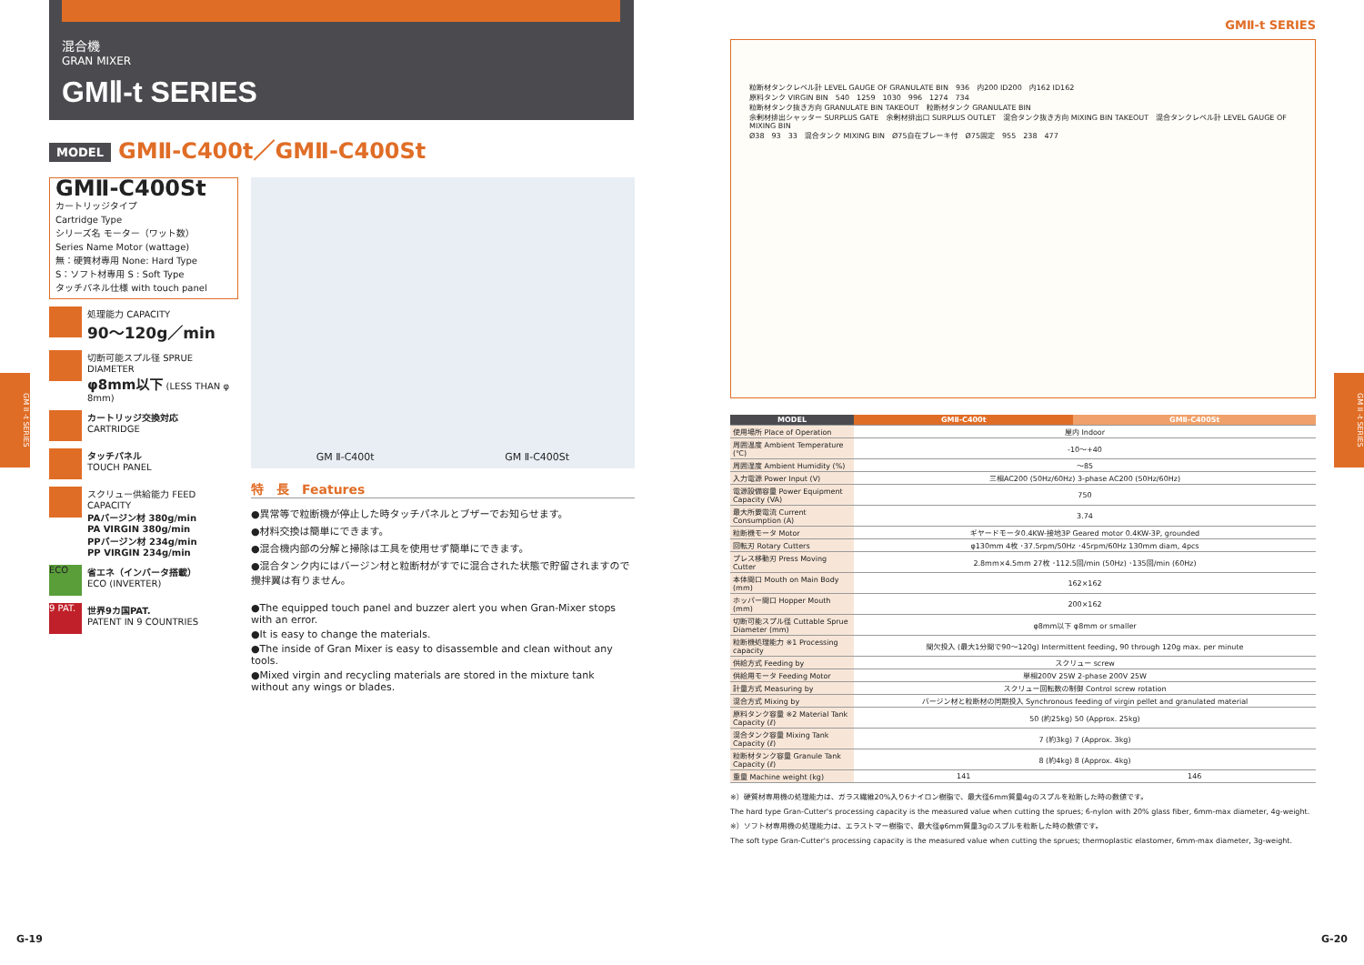GM II -t SERIES
GM II -t SERIES
混合機
GRAN MIXER
GMⅡ-t SERIES
MODEL GMⅡ-C400t／GMⅡ-C400St
GMⅡ-C400St
カートリッジタイプ
Cartridge Type
シリーズ名 モーター（ワット数）
Series Name Motor (wattage)
無：硬質材専用 None: Hard Type
S：ソフト材専用 S : Soft Type
タッチパネル仕様 with touch panel
処理能力 CAPACITY
90〜120g／min
切断可能スプル径 SPRUE DIAMETER
φ8mm以下 (LESS THAN φ 8mm)
カートリッジ交換対応
CARTRIDGE
タッチパネル
TOUCH PANEL
スクリュー供給能力 FEED CAPACITY
PAバージン材 380g/min
PA VIRGIN 380g/min
PPバージン材 234g/min
PP VIRGIN 234g/min
ECO
省エネ（インバータ搭載）
ECO (INVERTER)
9 PAT.
世界9カ国PAT.
PATENT IN 9 COUNTRIES
GM Ⅱ-C400t GM Ⅱ-C400St
特　長　Features
●異常等で粒断機が停止した時タッチパネルとブザーでお知らせます。
●材料交換は簡単にできます。
●混合機内部の分解と掃除は工具を使用せず簡単にできます。
●混合タンク内にはバージン材と粒断材がすでに混合された状態で貯留されますので攪拌翼は有りません。
●The equipped touch panel and buzzer alert you when Gran-Mixer stops with an error.
●It is easy to change the materials.
●The inside of Gran Mixer is easy to disassemble and clean without any tools.
●Mixed virgin and recycling materials are stored in the mixture tank without any wings or blades.
GMⅡ-t SERIES
粒断材タンクレベル計 LEVEL GAUGE OF GRANULATE BIN　936　内200 ID200　内162 ID162
原料タンク VIRGIN BIN　540　1259　1030　996　1274　734
粒断材タンク抜き方向 GRANULATE BIN TAKEOUT　粒断材タンク GRANULATE BIN
余剰材排出シャッター SURPLUS GATE　余剰材排出口 SURPLUS OUTLET　混合タンク抜き方向 MIXING BIN TAKEOUT　混合タンクレベル計 LEVEL GAUGE OF MIXING BIN
Ø38　93　33　混合タンク MIXING BIN　Ø75自在ブレーキ付　Ø75固定　955　238　477
| MODEL | GMⅡ-C400t | GMⅡ-C400St |
| --- | --- | --- |
| 使用場所 Place of Operation | 屋内 Indoor | |
| 周囲温度 Ambient Temperature (℃) | -10〜+40 | |
| 周囲湿度 Ambient Humidity (%) | 〜85 | |
| 入力電源 Power Input (V) | 三相AC200 (50Hz/60Hz) 3-phase AC200 (50Hz/60Hz) | |
| 電源設備容量 Power Equipment Capacity (VA) | 750 | |
| 最大所要電流 Current Consumption (A) | 3.74 | |
| 粒断機モータ Motor | ギヤードモータ0.4KW-接地3P Geared motor 0.4KW-3P, grounded | |
| 回転刃 Rotary Cutters | φ130mm 4枚 ･37.5rpm/50Hz ･45rpm/60Hz 130mm diam, 4pcs | |
| プレス移動刃 Press Moving Cutter | 2.8mm×4.5mm 27枚 ･112.5回/min (50Hz) ･135回/min (60Hz) | |
| 本体間口 Mouth on Main Body (mm) | 162×162 | |
| ホッパー間口 Hopper Mouth (mm) | 200×162 | |
| 切断可能スプル径 Cuttable Sprue Diameter (mm) | φ8mm以下 φ8mm or smaller | |
| 粒断機処理能力 ※1 Processing capacity | 間欠投入 (最大1分間で90〜120g) Intermittent feeding, 90 through 120g max. per minute | |
| 供給方式 Feeding by | スクリュー screw | |
| 供給用モータ Feeding Motor | 単相200V 25W 2-phase 200V 25W | |
| 計量方式 Measuring by | スクリュー回転数の制御 Control screw rotation | |
| 混合方式 Mixing by | バージン材と粒断材の同期投入 Synchronous feeding of virgin pellet and granulated material | |
| 原料タンク容量 ※2 Material Tank Capacity (ℓ) | 50 (約25kg) 50 (Approx. 25kg) | |
| 混合タンク容量 Mixing Tank Capacity (ℓ) | 7 (約3kg) 7 (Approx. 3kg) | |
| 粒断材タンク容量 Granule Tank Capacity (ℓ) | 8 (約4kg) 8 (Approx. 4kg) | |
| 重量 Machine weight (kg) | 141 | 146 |
※）硬質材専用機の処理能力は、ガラス繊維20%入り6ナイロン樹脂で、最大径6mm質量4gのスプルを粒断した時の数値です。
The hard type Gran-Cutter's processing capacity is the measured value when cutting the sprues; 6-nylon with 20% glass fiber, 6mm-max diameter, 4g-weight.
※）ソフト材専用機の処理能力は、エラストマー樹脂で、最大径φ6mm質量3gのスプルを粒断した時の数値です。
The soft type Gran-Cutter's processing capacity is the measured value when cutting the sprues; thermoplastic elastomer, 6mm-max diameter, 3g-weight.
G-19 G-20